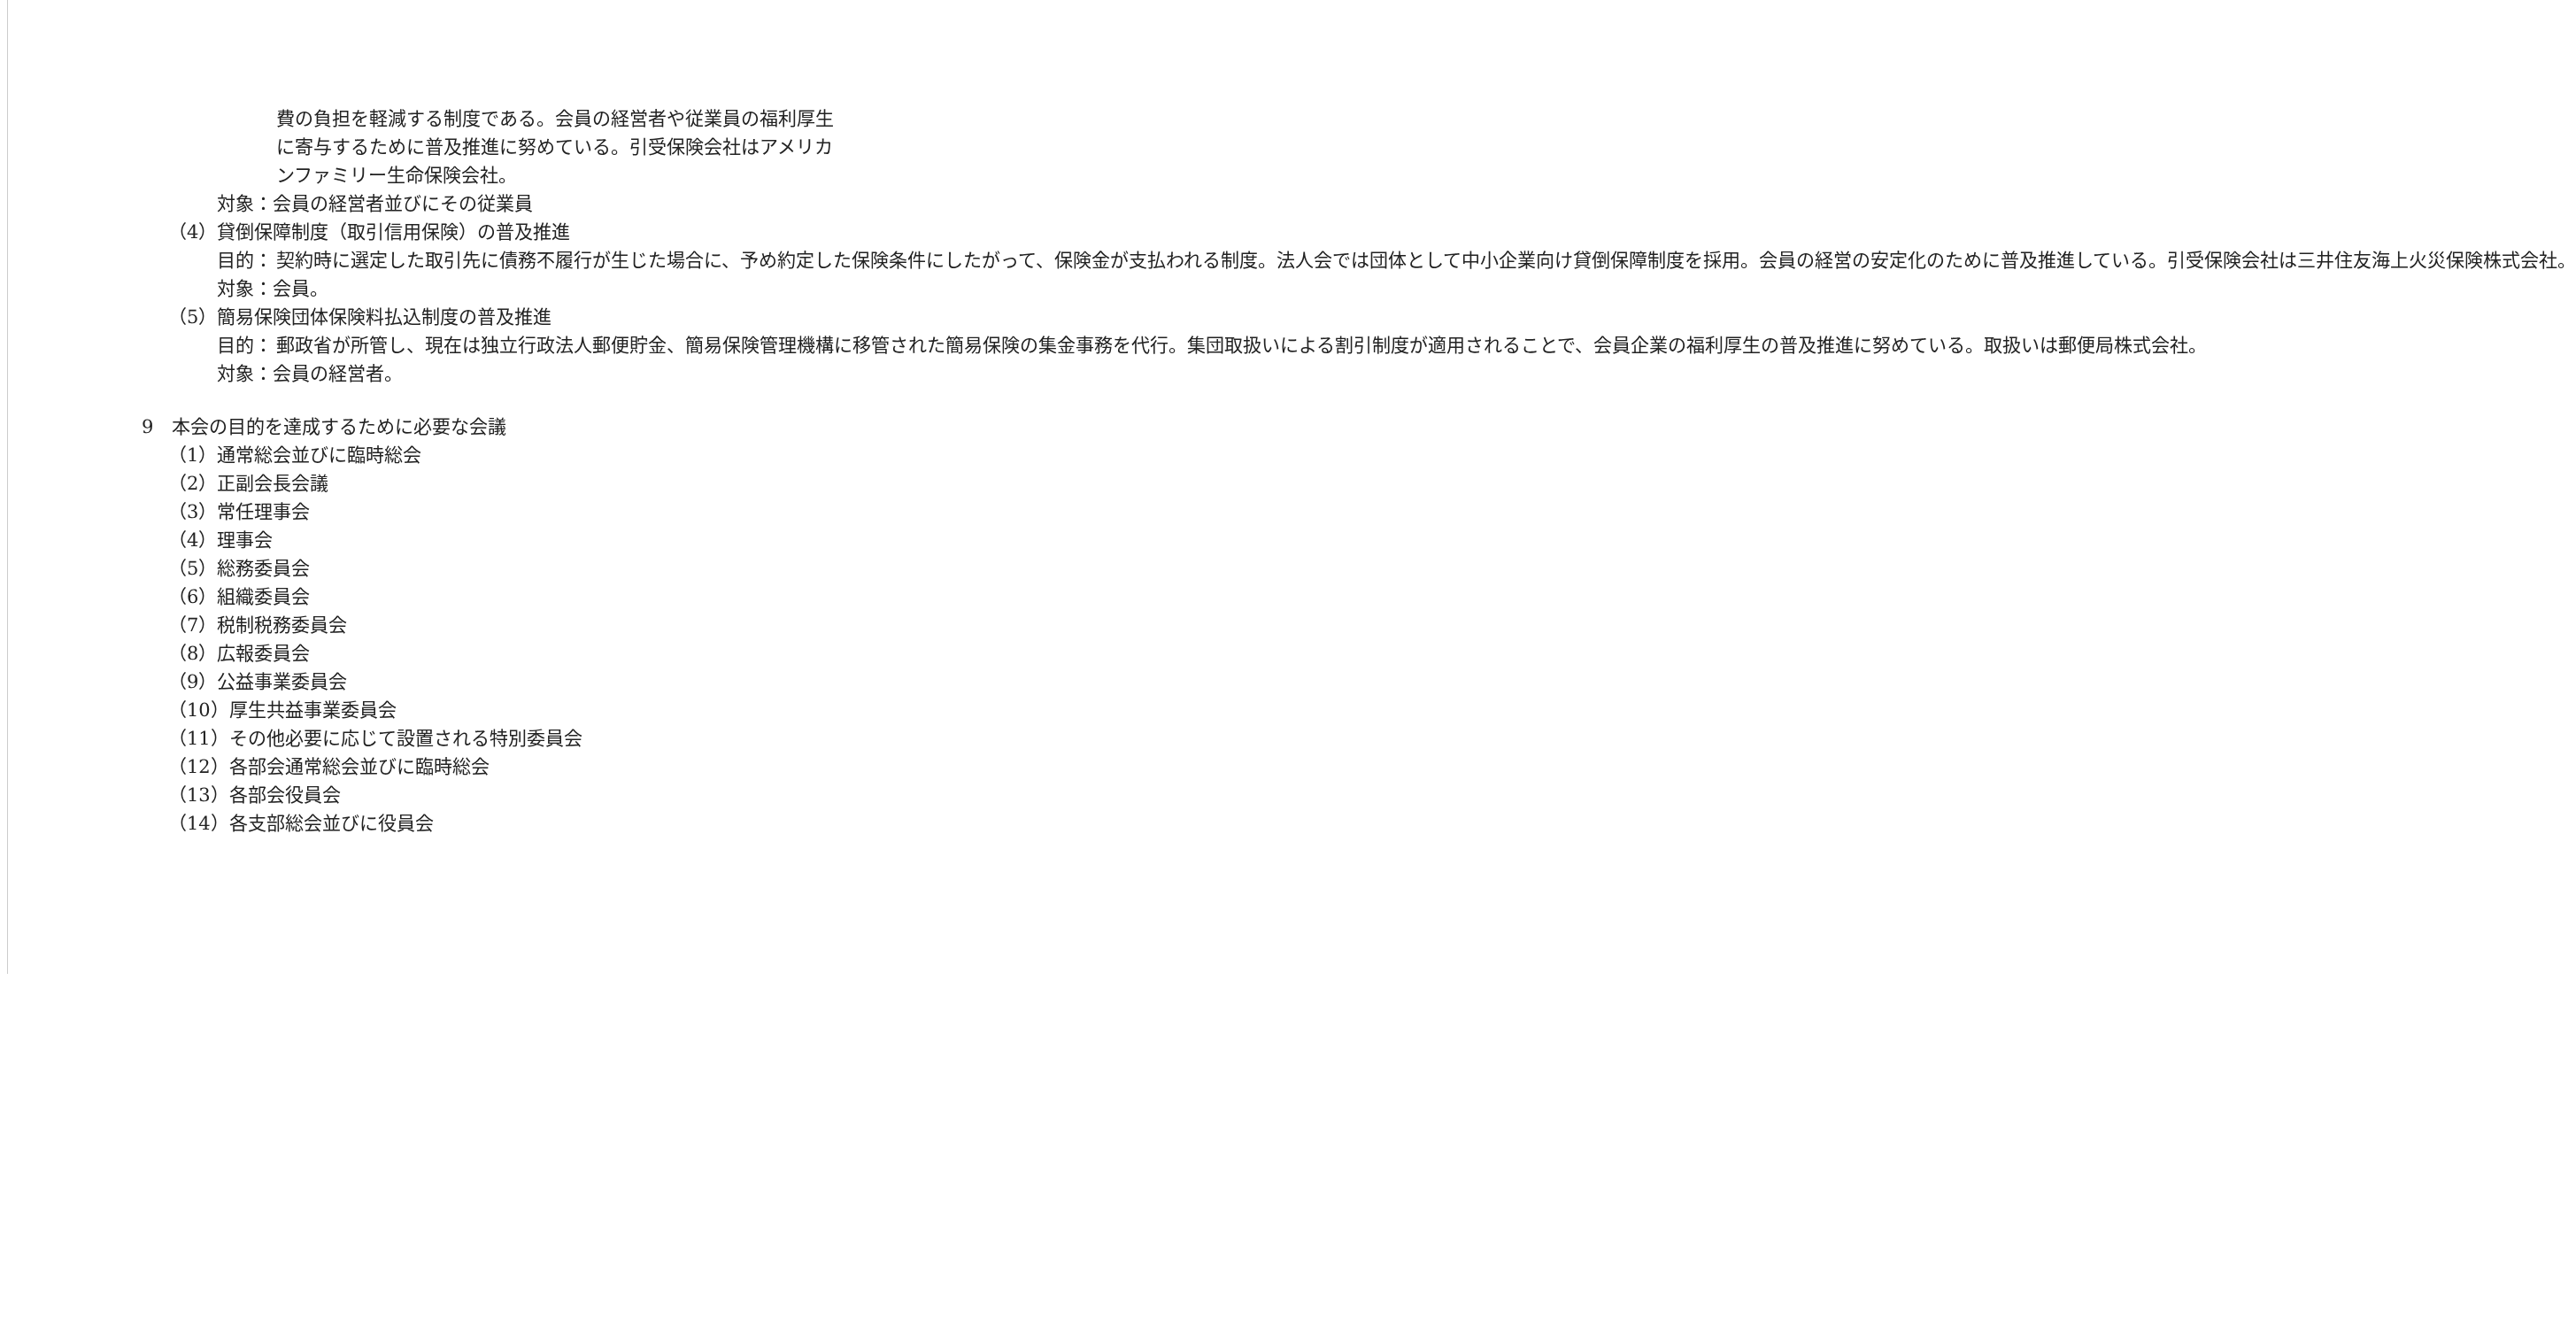費の負担を軽減する制度である。会員の経営者や従業員の福利厚生に寄与するために普及推進に努めている。引受保険会社はアメリカンファミリー生命保険会社。
対象：会員の経営者並びにその従業員
（4）貸倒保障制度（取引信用保険）の普及推進
目的： 契約時に選定した取引先に債務不履行が生じた場合に、予め約定した保険条件にしたがって、保険金が支払われる制度。法人会では団体として中小企業向け貸倒保障制度を採用。会員の経営の安定化のために普及推進している。引受保険会社は三井住友海上火災保険株式会社。
対象：会員。
（5）簡易保険団体保険料払込制度の普及推進
目的： 郵政省が所管し、現在は独立行政法人郵便貯金、簡易保険管理機構に移管された簡易保険の集金事務を代行。集団取扱いによる割引制度が適用されることで、会員企業の福利厚生の普及推進に努めている。取扱いは郵便局株式会社。
対象：会員の経営者。
9　本会の目的を達成するために必要な会議
（1）通常総会並びに臨時総会
（2）正副会長会議
（3）常任理事会
（4）理事会
（5）総務委員会
（6）組織委員会
（7）税制税務委員会
（8）広報委員会
（9）公益事業委員会
（10）厚生共益事業委員会
（11）その他必要に応じて設置される特別委員会
（12）各部会通常総会並びに臨時総会
（13）各部会役員会
（14）各支部総会並びに役員会